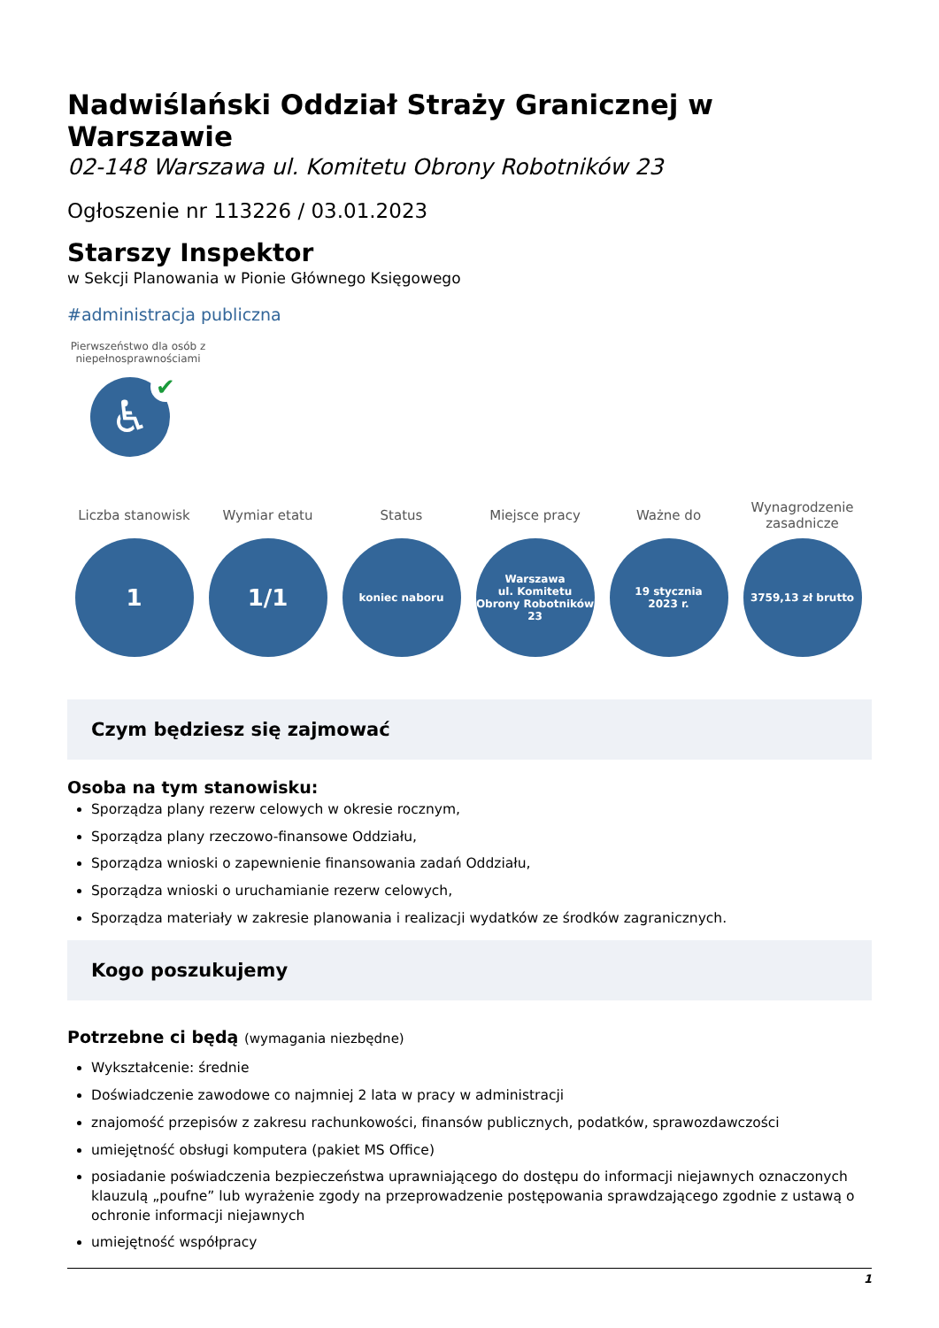Nadwiślański Oddział Straży Granicznej w Warszawie
02-148 Warszawa ul. Komitetu Obrony Robotników 23
Ogłoszenie nr 113226 / 03.01.2023
Starszy Inspektor
w Sekcji Planowania w Pionie Głównego Księgowego
#administracja publiczna
Pierwszeństwo dla osób z niepełnosprawnościami
♿ ✔
Liczba stanowisk
1
Wymiar etatu
1/1
Status
koniec naboru
Miejsce pracy
Warszawa
ul. Komitetu Obrony Robotników 23
Ważne do
19 stycznia
2023 r.
Wynagrodzenie zasadnicze
3759,13 zł brutto
Czym będziesz się zajmować
Osoba na tym stanowisku:
Sporządza plany rezerw celowych w okresie rocznym,
Sporządza plany rzeczowo-finansowe Oddziału,
Sporządza wnioski o zapewnienie finansowania zadań Oddziału,
Sporządza wnioski o uruchamianie rezerw celowych,
Sporządza materiały w zakresie planowania i realizacji wydatków ze środków zagranicznych.
Kogo poszukujemy
Potrzebne ci będą (wymagania niezbędne)
Wykształcenie: średnie
Doświadczenie zawodowe co najmniej 2 lata w pracy w administracji
znajomość przepisów z zakresu rachunkowości, finansów publicznych, podatków, sprawozdawczości
umiejętność obsługi komputera (pakiet MS Office)
posiadanie poświadczenia bezpieczeństwa uprawniającego do dostępu do informacji niejawnych oznaczonych klauzulą „poufne” lub wyrażenie zgody na przeprowadzenie postępowania sprawdzającego zgodnie z ustawą o ochronie informacji niejawnych
umiejętność współpracy
1